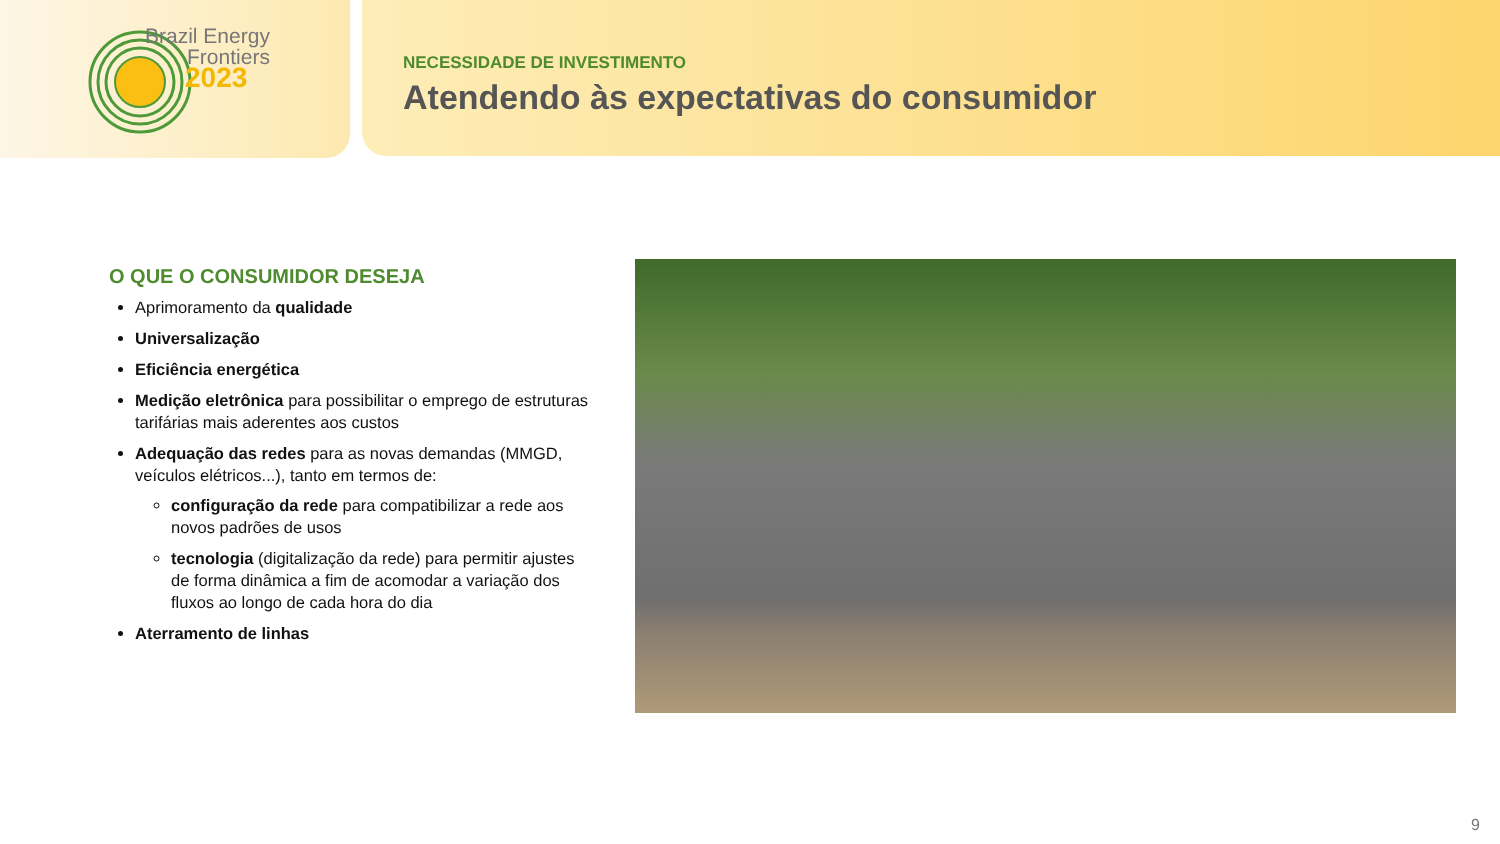Brazil Energy
Frontiers
2023
NECESSIDADE DE INVESTIMENTO
Atendendo às expectativas do consumidor
O QUE O CONSUMIDOR DESEJA
Aprimoramento da qualidade
Universalização
Eficiência energética
Medição eletrônica para possibilitar o emprego de estruturas tarifárias mais aderentes aos custos
Adequação das redes para as novas demandas (MMGD, veículos elétricos...), tanto em termos de:
configuração da rede para compatibilizar a rede aos novos padrões de usos
tecnologia (digitalização da rede) para permitir ajustes de forma dinâmica a fim de acomodar a variação dos fluxos ao longo de cada hora do dia
Aterramento de linhas
9